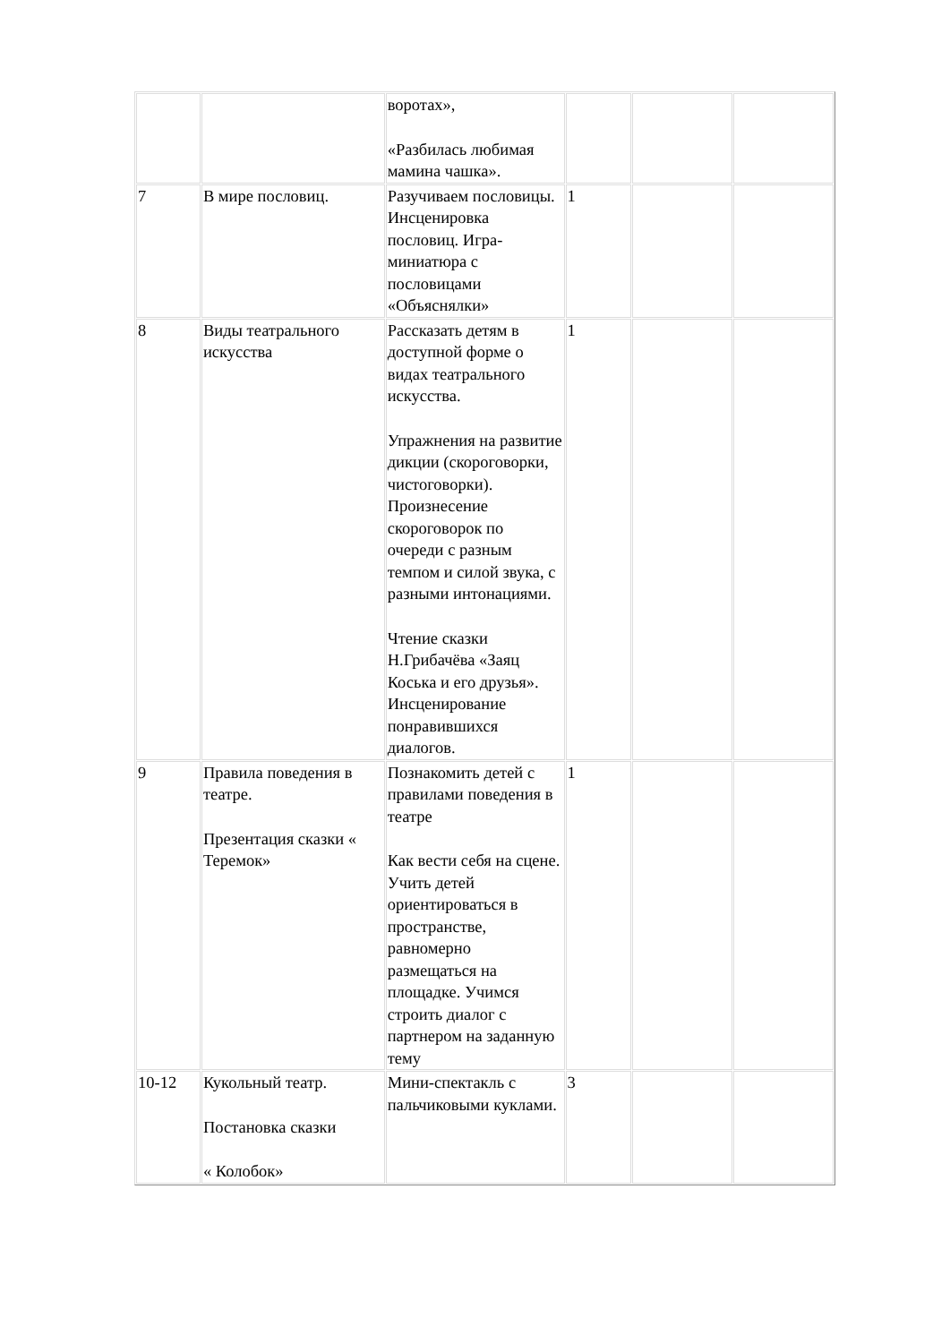| | | воротах», «Разбилась любимая мамина чашка». | | | |
| 7 | В мире пословиц. | Разучиваем пословицы. Инсценировка пословиц. Игра-миниатюра с пословицами «Объяснялки» | 1 | | |
| 8 | Виды театрального искусства | Рассказать детям в доступной форме о видах театрального искусства. Упражнения на развитие дикции (скороговорки, чистоговорки). Произнесение скороговорок по очереди с разным темпом и силой звука, с разными интонациями. Чтение сказки Н.Грибачёва «Заяц Коська и его друзья». Инсценирование понравившихся диалогов. | 1 | | |
| 9 | Правила поведения в театре. Презентация сказки « Теремок» | Познакомить детей с правилами поведения в театре Как вести себя на сцене. Учить детей ориентироваться в пространстве, равномерно размещаться на площадке. Учимся строить диалог с партнером на заданную тему | 1 | | |
| 10-12 | Кукольный театр. Постановка сказки « Колобок» | Мини-спектакль с пальчиковыми куклами. | 3 | | |